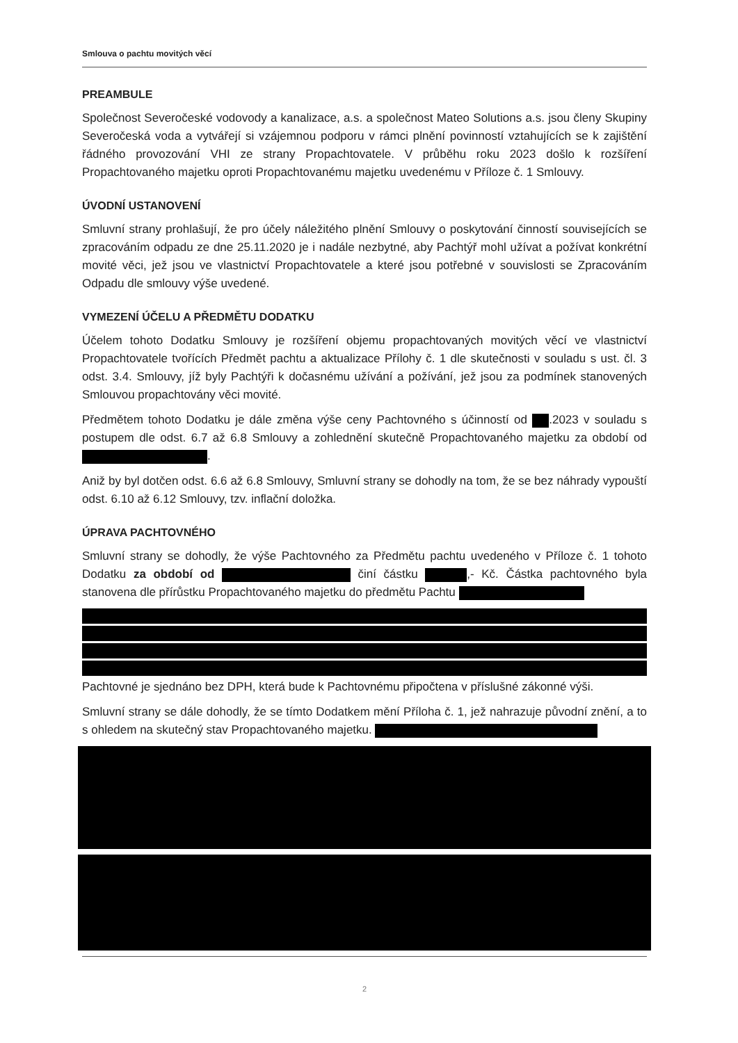Smlouva o pachtu movitých věcí
PREAMBULE
Společnost Severočeské vodovody a kanalizace, a.s. a společnost Mateo Solutions a.s. jsou členy Skupiny Severočeská voda a vytvářejí si vzájemnou podporu v rámci plnění povinností vztahujících se k zajištění řádného provozování VHI ze strany Propachtovatele. V průběhu roku 2023 došlo k rozšíření Propachtovaného majetku oproti Propachtovanému majetku uvedenému v Příloze č. 1 Smlouvy.
ÚVODNÍ USTANOVENÍ
Smluvní strany prohlašují, že pro účely náležitého plnění Smlouvy o poskytování činností souvisejících se zpracováním odpadu ze dne 25.11.2020 je i nadále nezbytné, aby Pachtýř mohl užívat a požívat konkrétní movité věci, jež jsou ve vlastnictví Propachtovatele a které jsou potřebné v souvislosti se Zpracováním Odpadu dle smlouvy výše uvedené.
VYMEZENÍ ÚČELU A PŘEDMĚTU DODATKU
Účelem tohoto Dodatku Smlouvy je rozšíření objemu propachtovaných movitých věcí ve vlastnictví Propachtovatele tvořících Předmět pachtu a aktualizace Přílohy č. 1 dle skutečnosti v souladu s ust. čl. 3 odst. 3.4. Smlouvy, jíž byly Pachtýři k dočasnému užívání a požívání, jež jsou za podmínek stanovených Smlouvou propachtovány věci movité.
Předmětem tohoto Dodatku je dále změna výše ceny Pachtovného s účinností od .2023 v souladu s postupem dle odst. 6.7 až 6.8 Smlouvy a zohlednění skutečně Propachtovaného majetku za období od .
Aniž by byl dotčen odst. 6.6 až 6.8 Smlouvy, Smluvní strany se dohodly na tom, že se bez náhrady vypouští odst. 6.10 až 6.12 Smlouvy, tzv. inflační doložka.
ÚPRAVA PACHTOVNÉHO
Smluvní strany se dohodly, že výše Pachtovného za Předmětu pachtu uvedeného v Příloze č. 1 tohoto Dodatku za období od činí částku ,- Kč. Částka pachtovného byla stanovena dle přírůstku Propachtovaného majetku do předmětu Pachtu
Pachtovné je sjednáno bez DPH, která bude k Pachtovnému připočtena v příslušné zákonné výši.
Smluvní strany se dále dohodly, že se tímto Dodatkem mění Příloha č. 1, jež nahrazuje původní znění, a to s ohledem na skutečný stav Propachtovaného majetku.
2